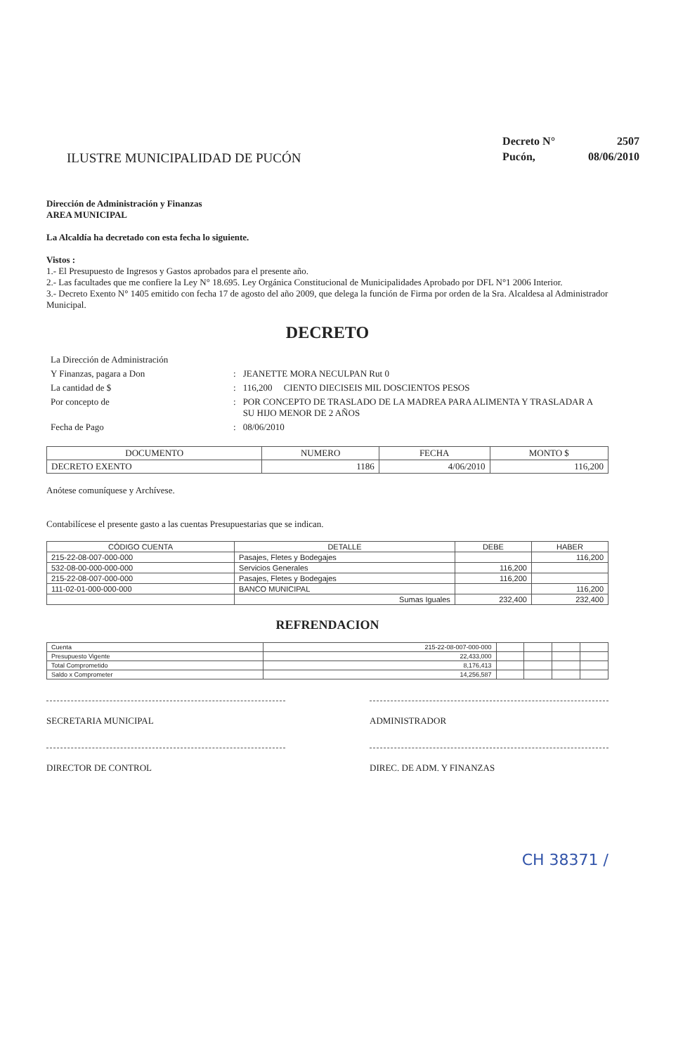ILUSTRE MUNICIPALIDAD DE PUCÓN
| Decreto N° | 2507 |
| Pucón, | 08/06/2010 |
Dirección de Administración y Finanzas
AREA MUNICIPAL
La Alcaldía ha decretado con esta fecha lo siguiente.
Vistos :
1.- El Presupuesto de Ingresos y Gastos aprobados para el presente año.
2.- Las facultades que me confiere la Ley N° 18.695. Ley Orgánica Constitucional de Municipalidades Aprobado por DFL N°1 2006 Interior.
3.- Decreto Exento N° 1405 emitido con fecha 17 de agosto del año 2009, que delega la función de Firma por orden de la Sra. Alcaldesa al Administrador Municipal.
DECRETO
| La Dirección de Administración | | |
| Y Finanzas, pagara a Don | : | JEANETTE MORA NECULPAN Rut 0 |
| La cantidad de $ | : | 116,200 CIENTO DIECISEIS MIL DOSCIENTOS PESOS |
| Por concepto de | : | POR CONCEPTO DE TRASLADO DE LA MADREA PARA ALIMENTA Y TRASLADAR A SU HIJO MENOR DE 2 AÑOS |
| Fecha de Pago | : | 08/06/2010 |
| DOCUMENTO | NUMERO | FECHA | MONTO $ |
| --- | --- | --- | --- |
| DECRETO EXENTO | 1186 | 4/06/2010 | 116,200 |
Anótese comuníquese y Archívese.
Contabilícese el presente gasto a las cuentas Presupuestarias que se indican.
| CÓDIGO CUENTA | DETALLE | DEBE | HABER |
| --- | --- | --- | --- |
| 215-22-08-007-000-000 | Pasajes, Fletes y Bodegajes | | 116,200 |
| 532-08-00-000-000-000 | Servicios Generales | 116,200 | |
| 215-22-08-007-000-000 | Pasajes, Fletes y Bodegajes | 116,200 | |
| 111-02-01-000-000-000 | BANCO MUNICIPAL | | 116,200 |
| | Sumas Iguales | 232,400 | 232,400 |
REFRENDACION
| Cuenta | 215-22-08-007-000-000 | | | | |
| Presupuesto Vigente | 22,433,000 | | | | |
| Total Comprometido | 8,176,413 | | | | |
| Saldo x Comprometer | 14,256,587 | | | | |
SECRETARIA MUNICIPAL ADMINISTRADOR
DIRECTOR DE CONTROL DIREC. DE ADM. Y FINANZAS
CH 38371 /